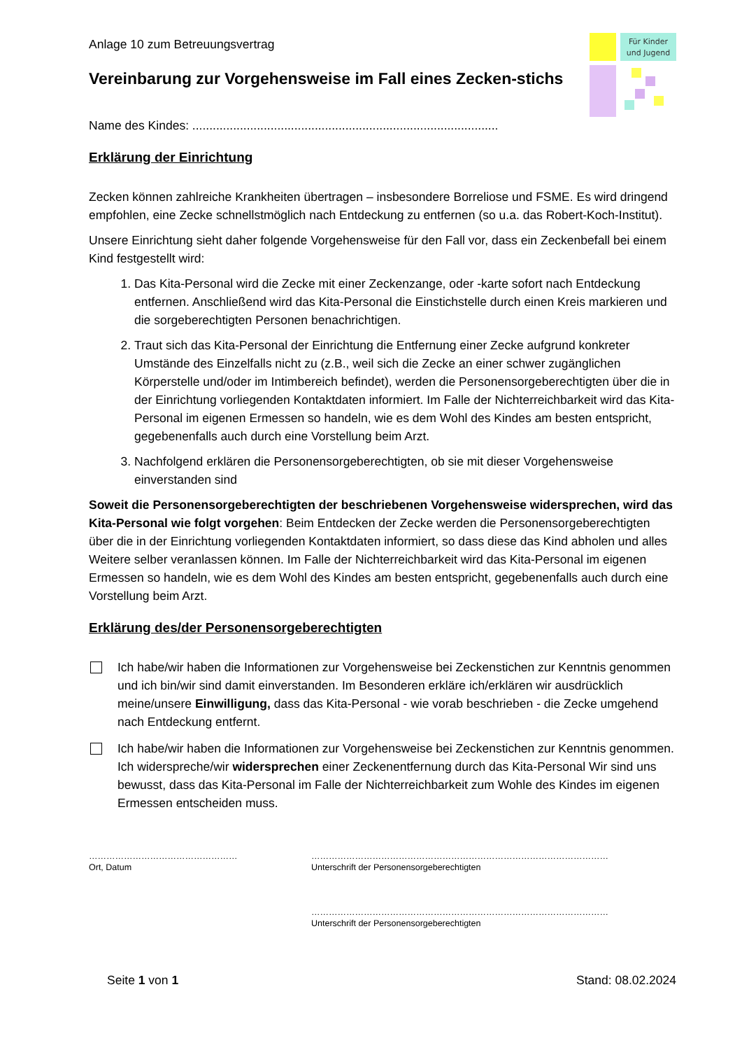Für Kinder
und Jugend
Anlage 10 zum Betreuungsvertrag
Vereinbarung zur Vorgehensweise im Fall eines Zecken-stichs
Name des Kindes: ..........................................................................................
Erklärung der Einrichtung
Zecken können zahlreiche Krankheiten übertragen – insbesondere Borreliose und FSME. Es wird dringend empfohlen, eine Zecke schnellstmöglich nach Entdeckung zu entfernen (so u.a. das Robert-Koch-Institut).
Unsere Einrichtung sieht daher folgende Vorgehensweise für den Fall vor, dass ein Zeckenbefall bei einem Kind festgestellt wird:
1. Das Kita-Personal wird die Zecke mit einer Zeckenzange, oder -karte sofort nach Entdeckung entfernen. Anschließend wird das Kita-Personal die Einstichstelle durch einen Kreis markieren und die sorgeberechtigten Personen benachrichtigen.
2. Traut sich das Kita-Personal der Einrichtung die Entfernung einer Zecke aufgrund konkreter Umstände des Einzelfalls nicht zu (z.B., weil sich die Zecke an einer schwer zugänglichen Körperstelle und/oder im Intimbereich befindet), werden die Personensorgeberechtigten über die in der Einrichtung vorliegenden Kontaktdaten informiert. Im Falle der Nichterreichbarkeit wird das Kita-Personal im eigenen Ermessen so handeln, wie es dem Wohl des Kindes am besten entspricht, gegebenenfalls auch durch eine Vorstellung beim Arzt.
3. Nachfolgend erklären die Personensorgeberechtigten, ob sie mit dieser Vorgehensweise einverstanden sind
Soweit die Personensorgeberechtigten der beschriebenen Vorgehensweise widersprechen, wird das Kita-Personal wie folgt vorgehen: Beim Entdecken der Zecke werden die Personensorgeberechtigten über die in der Einrichtung vorliegenden Kontaktdaten informiert, so dass diese das Kind abholen und alles Weitere selber veranlassen können. Im Falle der Nichterreichbarkeit wird das Kita-Personal im eigenen Ermessen so handeln, wie es dem Wohl des Kindes am besten entspricht, gegebenenfalls auch durch eine Vorstellung beim Arzt.
Erklärung des/der Personensorgeberechtigten
Ich habe/wir haben die Informationen zur Vorgehensweise bei Zeckenstichen zur Kenntnis genommen und ich bin/wir sind damit einverstanden. Im Besonderen erkläre ich/erklären wir ausdrücklich meine/unsere Einwilligung, dass das Kita-Personal - wie vorab beschrieben - die Zecke umgehend nach Entdeckung entfernt.
Ich habe/wir haben die Informationen zur Vorgehensweise bei Zeckenstichen zur Kenntnis genommen. Ich widerspreche/wir widersprechen einer Zeckenentfernung durch das Kita-Personal Wir sind uns bewusst, dass das Kita-Personal im Falle der Nichterreichbarkeit zum Wohle des Kindes im eigenen Ermessen entscheiden muss.
……………………………………………
Ort, Datum
…………………………………………………………………………………………
Unterschrift der Personensorgeberechtigten
…………………………………………………………………………………………
Unterschrift der Personensorgeberechtigten
Seite 1 von 1 Stand: 08.02.2024